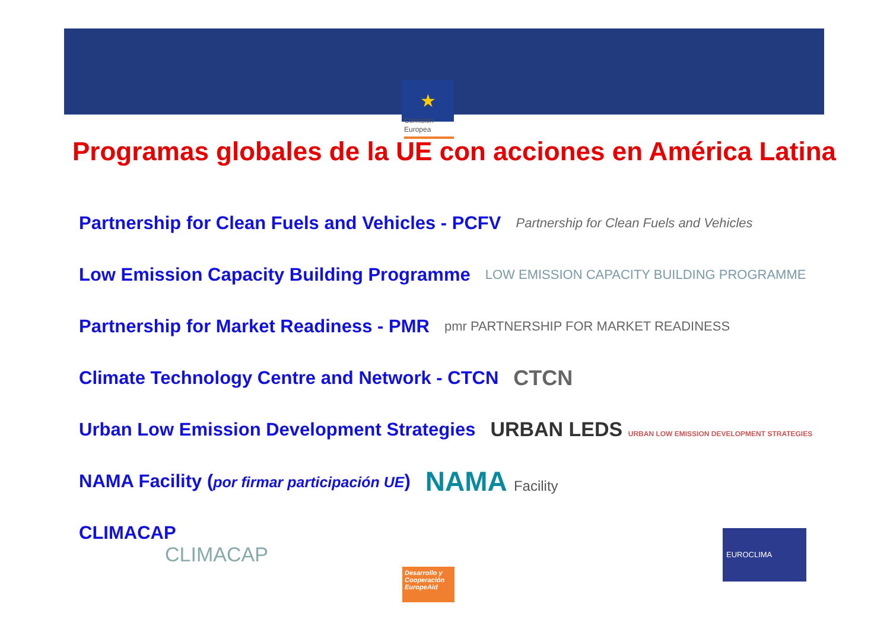★
Comisión
Europea
Programas globales de la UE con acciones en América Latina
Partnership for Clean Fuels and Vehicles - PCFV Partnership for Clean Fuels and Vehicles
Low Emission Capacity Building Programme LOW EMISSION CAPACITY BUILDING PROGRAMME
Partnership for Market Readiness - PMR pmr PARTNERSHIP FOR MARKET READINESS
Climate Technology Centre and Network - CTCN CTCN
Urban Low Emission Development Strategies URBAN LEDS URBAN LOW EMISSION DEVELOPMENT STRATEGIES
NAMA Facility (por firmar participación UE) NAMA Facility
CLIMACAP
CLIMACAP
Desarrollo y Cooperación EuropeAid
EUROCLIMA